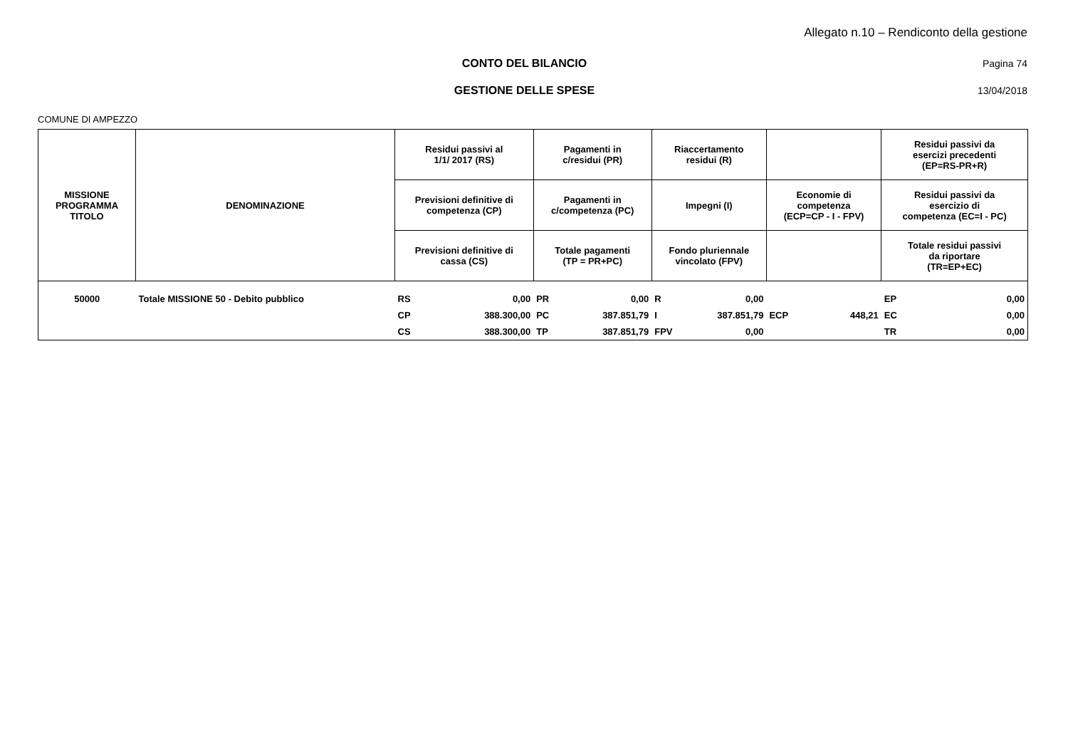Allegato n.10 – Rendiconto della gestione
CONTO DEL BILANCIO Pagina 74
GESTIONE DELLE SPESE 13/04/2018
COMUNE DI AMPEZZO
| MISSIONE PROGRAMMA TITOLO | DENOMINAZIONE | Residui passivi al 1/1/ 2017 (RS) | | Pagamenti in c/residui (PR) | | Riaccertamento residui (R) | | | | Residui passivi da esercizi precedenti (EP=RS-PR+R) | |
| --- | --- | --- | --- | --- | --- | --- | --- | --- | --- | --- | --- |
| | | Previsioni definitive di competenza (CP) | | Pagamenti in c/competenza (PC) | | Impegni (I) | | Economie di competenza (ECP=CP - I - FPV) | | Residui passivi da esercizio di competenza (EC=I - PC) | |
| | | Previsioni definitive di cassa (CS) | | Totale pagamenti (TP = PR+PC) | | Fondo pluriennale vincolato (FPV) | | | | Totale residui passivi da riportare (TR=EP+EC) | |
| 50000 | Totale MISSIONE 50 - Debito pubblico | RS | 0,00 | PR | 0,00 | R | 0,00 | | | EP | 0,00 |
| | | CP | 388.300,00 | PC | 387.851,79 | I | 387.851,79 | ECP | 448,21 | EC | 0,00 |
| | | CS | 388.300,00 | TP | 387.851,79 | FPV | 0,00 | | | TR | 0,00 |